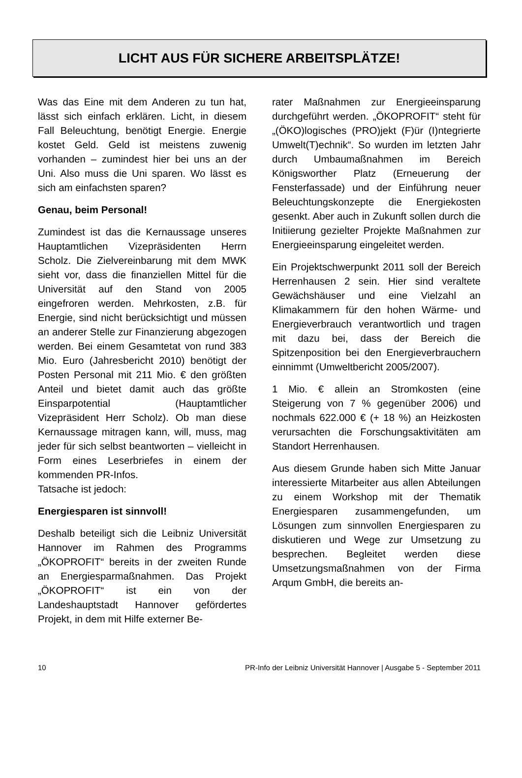LICHT AUS FÜR SICHERE ARBEITSPLÄTZE!
Was das Eine mit dem Anderen zu tun hat, lässt sich einfach erklären. Licht, in diesem Fall Beleuchtung, benötigt Energie. Energie kostet Geld. Geld ist meistens zuwenig vorhanden – zumindest hier bei uns an der Uni. Also muss die Uni sparen. Wo lässt es sich am einfachsten sparen?
Genau, beim Personal!
Zumindest ist das die Kernaussage unseres Hauptamtlichen Vizepräsidenten Herrn Scholz. Die Zielvereinbarung mit dem MWK sieht vor, dass die finanziellen Mittel für die Universität auf den Stand von 2005 eingefroren werden. Mehrkosten, z.B. für Energie, sind nicht berücksichtigt und müssen an anderer Stelle zur Finanzierung abgezogen werden. Bei einem Gesamtetat von rund 383 Mio. Euro (Jahresbericht 2010) benötigt der Posten Personal mit 211 Mio. € den größten Anteil und bietet damit auch das größte Einsparpotential (Hauptamtlicher Vizepräsident Herr Scholz). Ob man diese Kernaussage mitragen kann, will, muss, mag jeder für sich selbst beantworten – vielleicht in Form eines Leserbriefes in einem der kommenden PR-Infos.
Tatsache ist jedoch:
Energiesparen ist sinnvoll!
Deshalb beteiligt sich die Leibniz Universität Hannover im Rahmen des Programms „ÖKOPROFIT“ bereits in der zweiten Runde an Energiesparmaßnahmen. Das Projekt „ÖKOPROFIT“ ist ein von der Landeshauptstadt Hannover gefördertes Projekt, in dem mit Hilfe externer Be-
rater Maßnahmen zur Energieeinsparung durchgeführt werden. „ÖKOPROFIT“ steht für „(ÖKO)logisches (PRO)jekt (F)ür (I)ntegrierte Umwelt(T)echnik“. So wurden im letzten Jahr durch Umbaumaßnahmen im Bereich Königsworther Platz (Erneuerung der Fensterfassade) und der Einführung neuer Beleuchtungskonzepte die Energiekosten gesenkt. Aber auch in Zukunft sollen durch die Initiierung gezielter Projekte Maßnahmen zur Energieeinsparung eingeleitet werden.
Ein Projektschwerpunkt 2011 soll der Bereich Herrenhausen 2 sein. Hier sind veraltete Gewächshäuser und eine Vielzahl an Klimakammern für den hohen Wärme- und Energieverbrauch verantwortlich und tragen mit dazu bei, dass der Bereich die Spitzenposition bei den Energieverbrauchern einnimmt (Umweltbericht 2005/2007).
1 Mio. € allein an Stromkosten (eine Steigerung von 7 % gegenüber 2006) und nochmals 622.000 € (+ 18 %) an Heizkosten verursachten die Forschungsaktivitäten am Standort Herrenhausen.
Aus diesem Grunde haben sich Mitte Januar interessierte Mitarbeiter aus allen Abteilungen zu einem Workshop mit der Thematik Energiesparen zusammengefunden, um Lösungen zum sinnvollen Energiesparen zu diskutieren und Wege zur Umsetzung zu besprechen. Begleitet werden diese Umsetzungsmaßnahmen von der Firma Arqum GmbH, die bereits an-
10 PR-Info der Leibniz Universität Hannover | Ausgabe 5 - September 2011